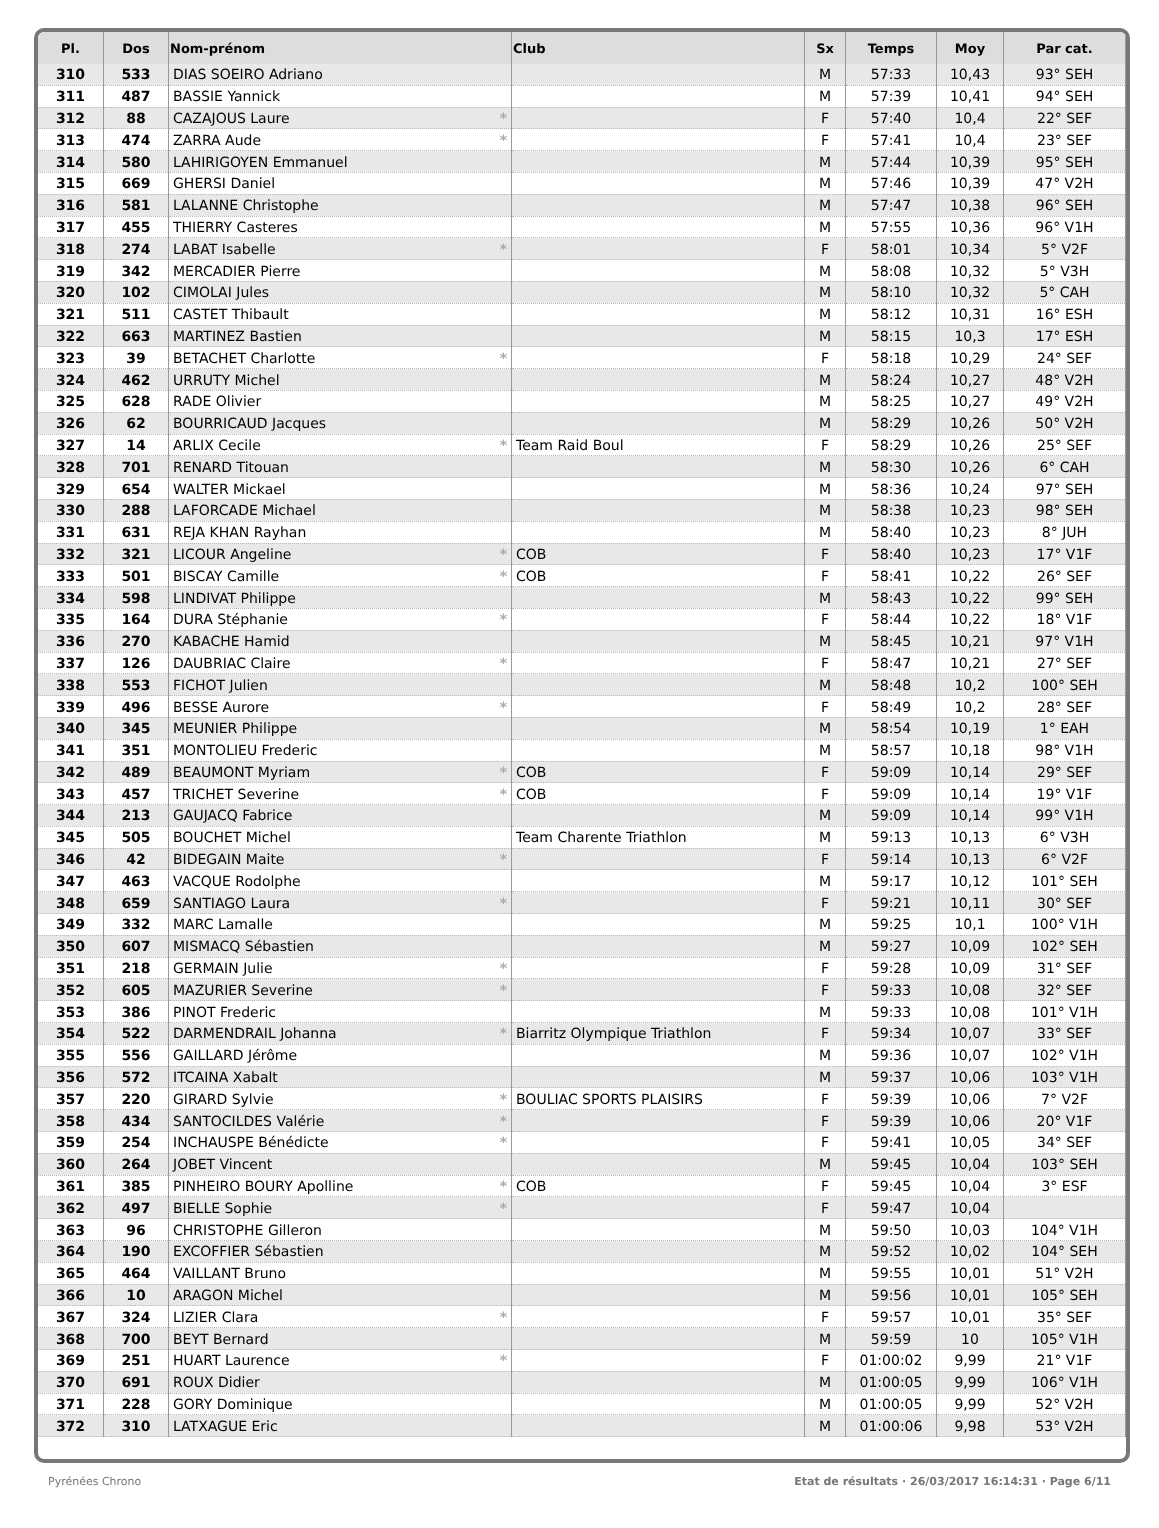| Pl. | Dos | Nom-prénom | Club | Sx | Temps | Moy | Par cat. |
| --- | --- | --- | --- | --- | --- | --- | --- |
| 310 | 533 | DIAS SOEIRO Adriano | | M | 57:33 | 10,43 | 93° SEH |
| 311 | 487 | BASSIE Yannick | | M | 57:39 | 10,41 | 94° SEH |
| 312 | 88 | CAZAJOUS Laure * | | F | 57:40 | 10,4 | 22° SEF |
| 313 | 474 | ZARRA Aude * | | F | 57:41 | 10,4 | 23° SEF |
| 314 | 580 | LAHIRIGOYEN Emmanuel | | M | 57:44 | 10,39 | 95° SEH |
| 315 | 669 | GHERSI Daniel | | M | 57:46 | 10,39 | 47° V2H |
| 316 | 581 | LALANNE Christophe | | M | 57:47 | 10,38 | 96° SEH |
| 317 | 455 | THIERRY Casteres | | M | 57:55 | 10,36 | 96° V1H |
| 318 | 274 | LABAT Isabelle * | | F | 58:01 | 10,34 | 5° V2F |
| 319 | 342 | MERCADIER Pierre | | M | 58:08 | 10,32 | 5° V3H |
| 320 | 102 | CIMOLAI Jules | | M | 58:10 | 10,32 | 5° CAH |
| 321 | 511 | CASTET Thibault | | M | 58:12 | 10,31 | 16° ESH |
| 322 | 663 | MARTINEZ Bastien | | M | 58:15 | 10,3 | 17° ESH |
| 323 | 39 | BETACHET Charlotte * | | F | 58:18 | 10,29 | 24° SEF |
| 324 | 462 | URRUTY Michel | | M | 58:24 | 10,27 | 48° V2H |
| 325 | 628 | RADE Olivier | | M | 58:25 | 10,27 | 49° V2H |
| 326 | 62 | BOURRICAUD Jacques | | M | 58:29 | 10,26 | 50° V2H |
| 327 | 14 | ARLIX Cecile * | Team Raid Boul | F | 58:29 | 10,26 | 25° SEF |
| 328 | 701 | RENARD Titouan | | M | 58:30 | 10,26 | 6° CAH |
| 329 | 654 | WALTER Mickael | | M | 58:36 | 10,24 | 97° SEH |
| 330 | 288 | LAFORCADE Michael | | M | 58:38 | 10,23 | 98° SEH |
| 331 | 631 | REJA KHAN Rayhan | | M | 58:40 | 10,23 | 8° JUH |
| 332 | 321 | LICOUR Angeline * | COB | F | 58:40 | 10,23 | 17° V1F |
| 333 | 501 | BISCAY Camille * | COB | F | 58:41 | 10,22 | 26° SEF |
| 334 | 598 | LINDIVAT Philippe | | M | 58:43 | 10,22 | 99° SEH |
| 335 | 164 | DURA Stéphanie * | | F | 58:44 | 10,22 | 18° V1F |
| 336 | 270 | KABACHE Hamid | | M | 58:45 | 10,21 | 97° V1H |
| 337 | 126 | DAUBRIAC Claire * | | F | 58:47 | 10,21 | 27° SEF |
| 338 | 553 | FICHOT Julien | | M | 58:48 | 10,2 | 100° SEH |
| 339 | 496 | BESSE Aurore * | | F | 58:49 | 10,2 | 28° SEF |
| 340 | 345 | MEUNIER Philippe | | M | 58:54 | 10,19 | 1° EAH |
| 341 | 351 | MONTOLIEU Frederic | | M | 58:57 | 10,18 | 98° V1H |
| 342 | 489 | BEAUMONT Myriam * | COB | F | 59:09 | 10,14 | 29° SEF |
| 343 | 457 | TRICHET Severine * | COB | F | 59:09 | 10,14 | 19° V1F |
| 344 | 213 | GAUJACQ Fabrice | | M | 59:09 | 10,14 | 99° V1H |
| 345 | 505 | BOUCHET Michel | Team Charente Triathlon | M | 59:13 | 10,13 | 6° V3H |
| 346 | 42 | BIDEGAIN Maite * | | F | 59:14 | 10,13 | 6° V2F |
| 347 | 463 | VACQUE Rodolphe | | M | 59:17 | 10,12 | 101° SEH |
| 348 | 659 | SANTIAGO Laura * | | F | 59:21 | 10,11 | 30° SEF |
| 349 | 332 | MARC Lamalle | | M | 59:25 | 10,1 | 100° V1H |
| 350 | 607 | MISMACQ Sébastien | | M | 59:27 | 10,09 | 102° SEH |
| 351 | 218 | GERMAIN Julie * | | F | 59:28 | 10,09 | 31° SEF |
| 352 | 605 | MAZURIER Severine * | | F | 59:33 | 10,08 | 32° SEF |
| 353 | 386 | PINOT Frederic | | M | 59:33 | 10,08 | 101° V1H |
| 354 | 522 | DARMENDRAIL Johanna * | Biarritz Olympique Triathlon | F | 59:34 | 10,07 | 33° SEF |
| 355 | 556 | GAILLARD Jérôme | | M | 59:36 | 10,07 | 102° V1H |
| 356 | 572 | ITCAINA Xabalt | | M | 59:37 | 10,06 | 103° V1H |
| 357 | 220 | GIRARD Sylvie * | BOULIAC SPORTS PLAISIRS | F | 59:39 | 10,06 | 7° V2F |
| 358 | 434 | SANTOCILDES Valérie * | | F | 59:39 | 10,06 | 20° V1F |
| 359 | 254 | INCHAUSPE Bénédicte * | | F | 59:41 | 10,05 | 34° SEF |
| 360 | 264 | JOBET Vincent | | M | 59:45 | 10,04 | 103° SEH |
| 361 | 385 | PINHEIRO BOURY Apolline * | COB | F | 59:45 | 10,04 | 3° ESF |
| 362 | 497 | BIELLE Sophie * | | F | 59:47 | 10,04 | |
| 363 | 96 | CHRISTOPHE Gilleron | | M | 59:50 | 10,03 | 104° V1H |
| 364 | 190 | EXCOFFIER Sébastien | | M | 59:52 | 10,02 | 104° SEH |
| 365 | 464 | VAILLANT Bruno | | M | 59:55 | 10,01 | 51° V2H |
| 366 | 10 | ARAGON Michel | | M | 59:56 | 10,01 | 105° SEH |
| 367 | 324 | LIZIER Clara * | | F | 59:57 | 10,01 | 35° SEF |
| 368 | 700 | BEYT Bernard | | M | 59:59 | 10 | 105° V1H |
| 369 | 251 | HUART Laurence * | | F | 01:00:02 | 9,99 | 21° V1F |
| 370 | 691 | ROUX Didier | | M | 01:00:05 | 9,99 | 106° V1H |
| 371 | 228 | GORY Dominique | | M | 01:00:05 | 9,99 | 52° V2H |
| 372 | 310 | LATXAGUE Eric | | M | 01:00:06 | 9,98 | 53° V2H |
Pyrénées Chrono Etat de résultats · 26/03/2017 16:14:31 · Page 6/11